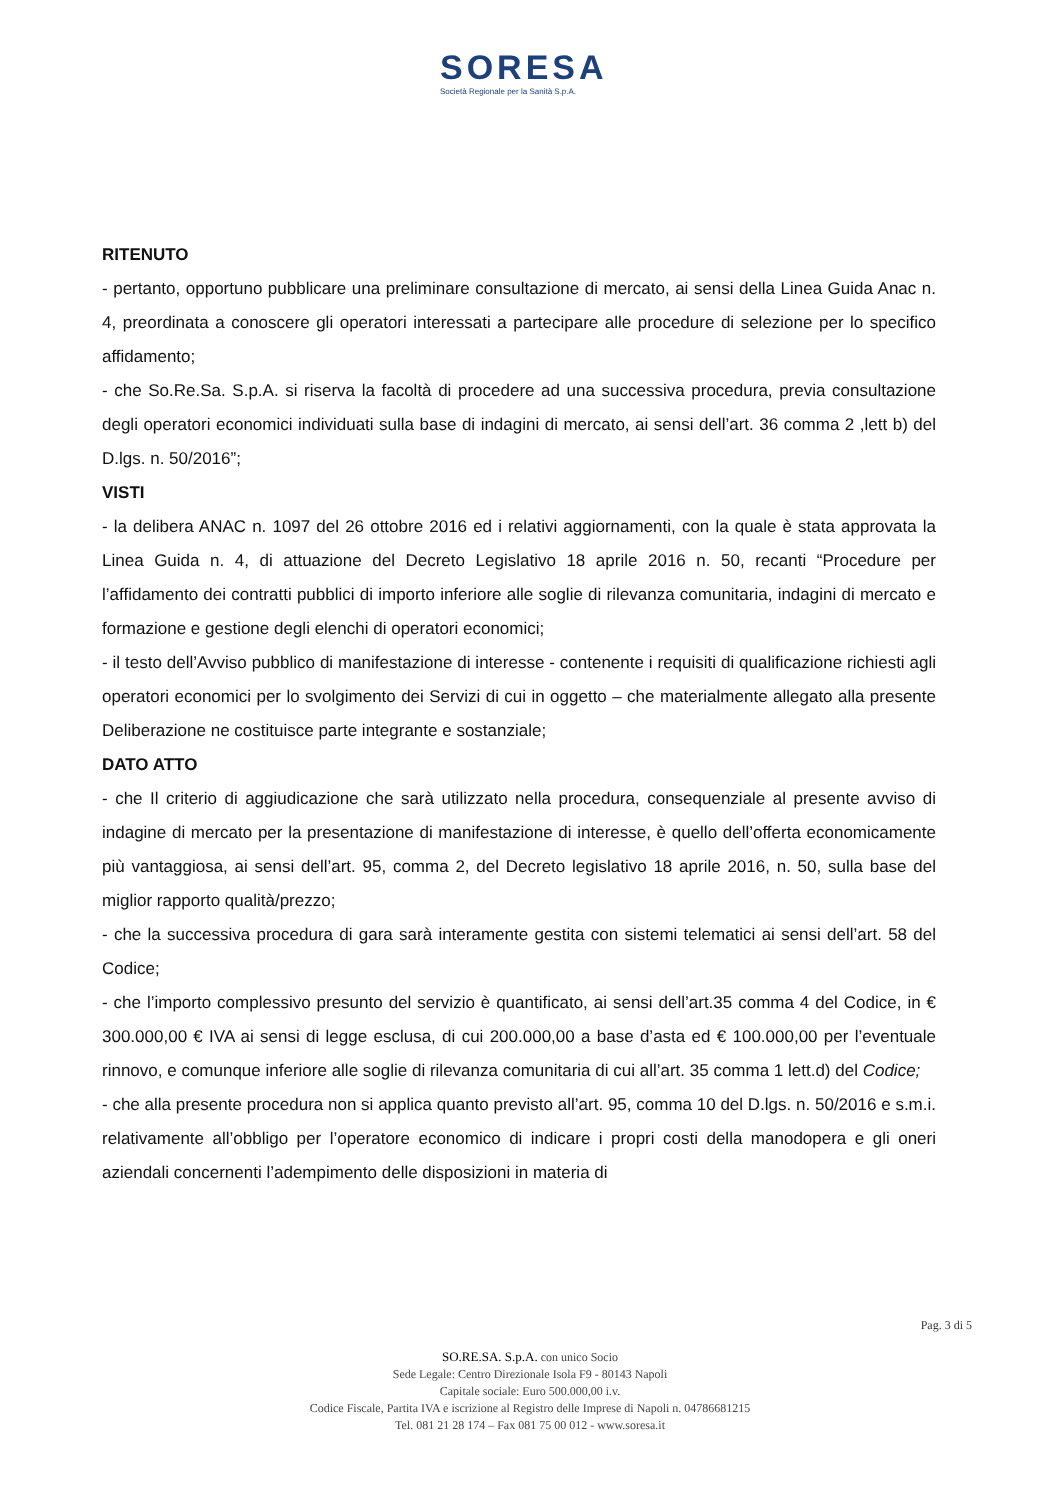SORESA
Società Regionale per la Sanità S.p.A.
RITENUTO
- pertanto, opportuno pubblicare una preliminare consultazione di mercato, ai sensi della Linea Guida Anac n. 4, preordinata a conoscere gli operatori interessati a partecipare alle procedure di selezione per lo specifico affidamento;
- che So.Re.Sa. S.p.A. si riserva la facoltà di procedere ad una successiva procedura, previa consultazione degli operatori economici individuati sulla base di indagini di mercato, ai sensi dell’art. 36 comma 2 ,lett b) del D.lgs. n. 50/2016”;
VISTI
- la delibera ANAC n. 1097 del 26 ottobre 2016 ed i relativi aggiornamenti, con la quale è stata approvata la Linea Guida n. 4, di attuazione del Decreto Legislativo 18 aprile 2016 n. 50, recanti “Procedure per l’affidamento dei contratti pubblici di importo inferiore alle soglie di rilevanza comunitaria, indagini di mercato e formazione e gestione degli elenchi di operatori economici;
- il testo dell’Avviso pubblico di manifestazione di interesse - contenente i requisiti di qualificazione richiesti agli operatori economici per lo svolgimento dei Servizi di cui in oggetto – che materialmente allegato alla presente Deliberazione ne costituisce parte integrante e sostanziale;
DATO ATTO
- che Il criterio di aggiudicazione che sarà utilizzato nella procedura, consequenziale al presente avviso di indagine di mercato per la presentazione di manifestazione di interesse, è quello dell’offerta economicamente più vantaggiosa, ai sensi dell’art. 95, comma 2, del Decreto legislativo 18 aprile 2016, n. 50, sulla base del miglior rapporto qualità/prezzo;
- che la successiva procedura di gara sarà interamente gestita con sistemi telematici ai sensi dell’art. 58 del Codice;
- che l’importo complessivo presunto del servizio è quantificato, ai sensi dell’art.35 comma 4 del Codice, in € 300.000,00 € IVA ai sensi di legge esclusa, di cui 200.000,00 a base d’asta ed € 100.000,00 per l’eventuale rinnovo, e comunque inferiore alle soglie di rilevanza comunitaria di cui all’art. 35 comma 1 lett.d) del Codice;
- che alla presente procedura non si applica quanto previsto all’art. 95, comma 10 del D.lgs. n. 50/2016 e s.m.i. relativamente all’obbligo per l’operatore economico di indicare i propri costi della manodopera e gli oneri aziendali concernenti l’adempimento delle disposizioni in materia di
Pag. 3 di 5
SO.RE.SA. S.p.A. con unico Socio
Sede Legale: Centro Direzionale Isola F9 - 80143 Napoli
Capitale sociale: Euro 500.000,00 i.v.
Codice Fiscale, Partita IVA e iscrizione al Registro delle Imprese di Napoli n. 04786681215
Tel. 081 21 28 174 – Fax 081 75 00 012 - www.soresa.it